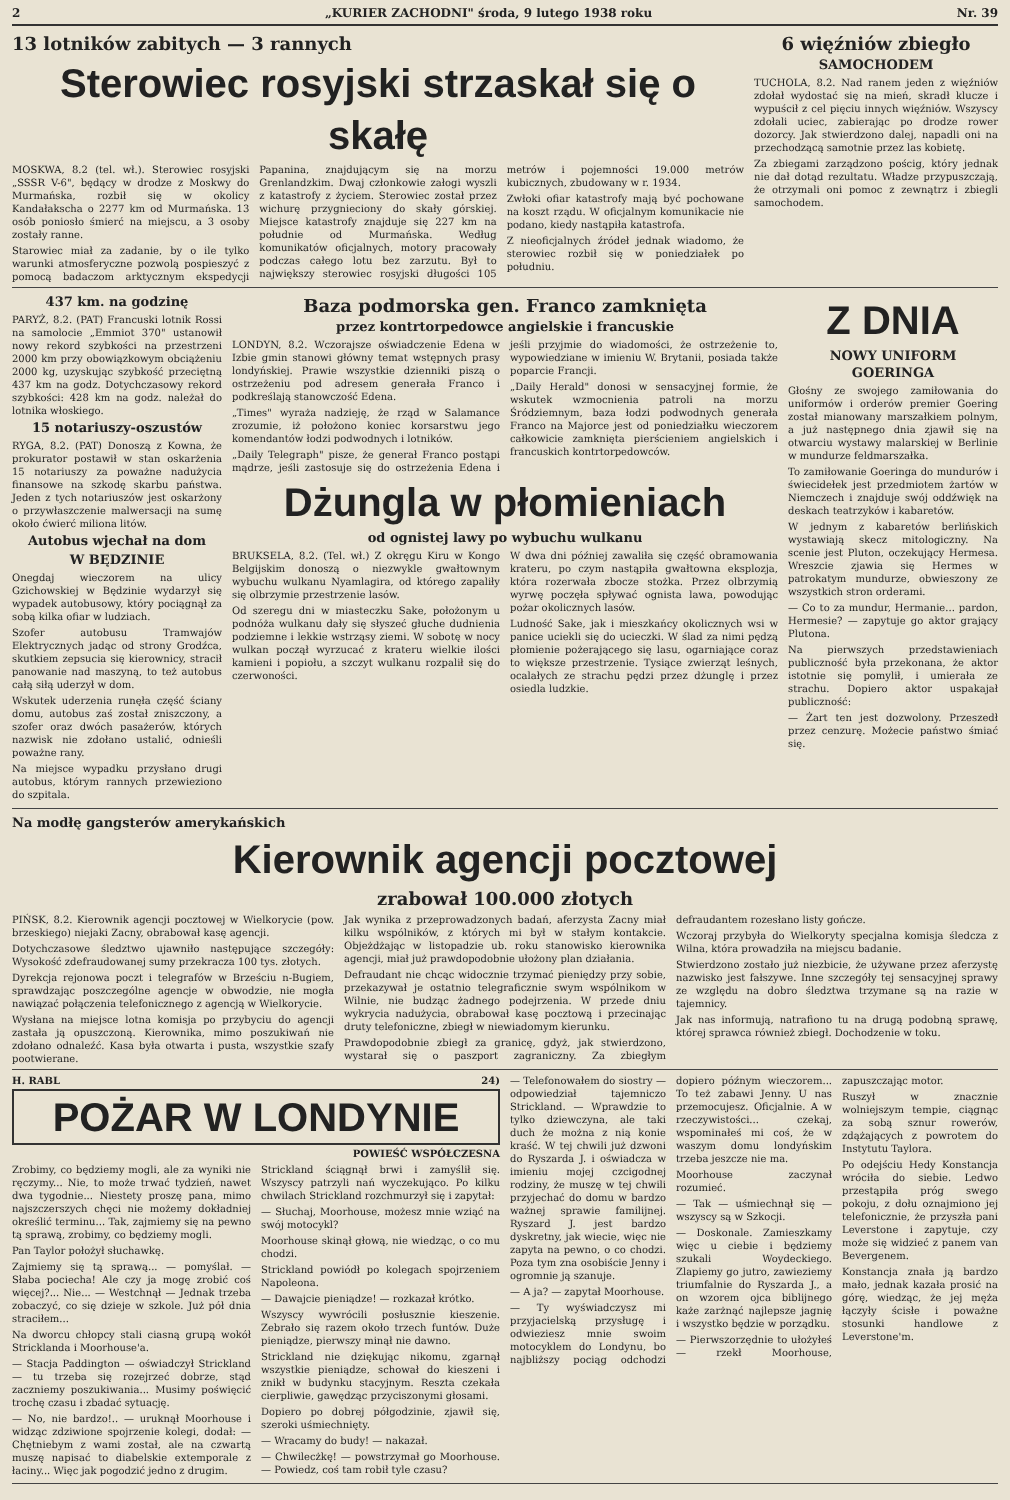2 „KURIER ZACHODNI" środa, 9 lutego 1938 roku Nr. 39
13 lotników zabitych — 3 rannych
Sterowiec rosyjski strzaskał się o skałę
MOSKWA, 8.2 (tel. wł.). Sterowiec rosyjski „SSSR V-6", będący w drodze z Moskwy do Murmańska, rozbił się w okolicy Kandałakscha o 2277 km od Murmańska. 13 osób poniosło śmierć na miejscu, a 3 osoby zostały ranne.
Starowiec miał za zadanie, by o ile tylko warunki atmosferyczne pozwolą pospieszyć z pomocą badaczom arktycznym ekspedycji Papanina, znajdującym się na morzu Grenlandzkim. Dwaj członkowie załogi wyszli z katastrofy z życiem. Sterowiec został przez wichurę przygnieciony do skały górskiej. Miejsce katastrofy znajduje się 227 km na południe od Murmańska. Według komunikatów oficjalnych, motory pracowały podczas całego lotu bez zarzutu. Był to największy sterowiec rosyjski długości 105 metrów i pojemności 19.000 metrów kubicznych, zbudowany w r. 1934.
Zwłoki ofiar katastrofy mają być pochowane na koszt rządu. W oficjalnym komunikacie nie podano, kiedy nastąpiła katastrofa.
Z nieoficjalnych źródeł jednak wiadomo, że sterowiec rozbił się w poniedziałek po południu.
6 więźniów zbiegło
SAMOCHODEM
TUCHOLA, 8.2. Nad ranem jeden z więźniów zdołał wydostać się na mień, skradł klucze i wypuścił z cel pięciu innych więźniów. Wszyscy zdołali uciec, zabierając po drodze rower dozorcy. Jak stwierdzono dalej, napadli oni na przechodzącą samotnie przez las kobietę.
Za zbiegami zarządzono pościg, który jednak nie dał dotąd rezultatu. Władze przypuszczają, że otrzymali oni pomoc z zewnątrz i zbiegli samochodem.
437 km. na godzinę
PARYŻ, 8.2. (PAT) Francuski lotnik Rossi na samolocie „Emmiot 370" ustanowił nowy rekord szybkości na przestrzeni 2000 km przy obowiązkowym obciążeniu 2000 kg, uzyskując szybkość przeciętną 437 km na godz. Dotychczasowy rekord szybkości: 428 km na godz. należał do lotnika włoskiego.
15 notariuszy-oszustów
RYGA, 8.2. (PAT) Donoszą z Kowna, że prokurator postawił w stan oskarżenia 15 notariuszy za poważne nadużycia finansowe na szkodę skarbu państwa. Jeden z tych notariuszów jest oskarżony o przywłaszczenie malwersacji na sumę około ćwierć miliona litów.
Autobus wjechał na dom
W BĘDZINIE
Onegdaj wieczorem na ulicy Gzichowskiej w Będzinie wydarzył się wypadek autobusowy, który pociągnął za sobą kilka ofiar w ludziach.
Szofer autobusu Tramwajów Elektrycznych jadąc od strony Grodźca, skutkiem zepsucia się kierownicy, stracił panowanie nad maszyną, to też autobus całą siłą uderzył w dom.
Wskutek uderzenia runęła część ściany domu, autobus zaś został zniszczony, a szofer oraz dwóch pasażerów, których nazwisk nie zdołano ustalić, odnieśli poważne rany.
Na miejsce wypadku przysłano drugi autobus, którym rannych przewieziono do szpitala.
Baza podmorska gen. Franco zamknięta
przez kontrtorpedowce angielskie i francuskie
LONDYN, 8.2. Wczorajsze oświadczenie Edena w Izbie gmin stanowi główny temat wstępnych prasy londyńskiej. Prawie wszystkie dzienniki piszą o ostrzeżeniu pod adresem generała Franco i podkreślają stanowczość Edena.
„Times" wyraża nadzieję, że rząd w Salamance zrozumie, iż położono koniec korsarstwu jego komendantów łodzi podwodnych i lotników.
„Daily Telegraph" pisze, że generał Franco postąpi mądrze, jeśli zastosuje się do ostrzeżenia Edena i jeśli przyjmie do wiadomości, że ostrzeżenie to, wypowiedziane w imieniu W. Brytanii, posiada także poparcie Francji.
„Daily Herald" donosi w sensacyjnej formie, że wskutek wzmocnienia patroli na morzu Śródziemnym, baza łodzi podwodnych generała Franco na Majorce jest od poniedziałku wieczorem całkowicie zamknięta pierścieniem angielskich i francuskich kontrtorpedowców.
Dżungla w płomieniach
od ognistej lawy po wybuchu wulkanu
BRUKSELA, 8.2. (Tel. wł.) Z okręgu Kiru w Kongo Belgijskim donoszą o niezwykle gwałtownym wybuchu wulkanu Nyamlagira, od którego zapaliły się olbrzymie przestrzenie lasów.
Od szeregu dni w miasteczku Sake, położonym u podnóża wulkanu dały się słyszeć głuche dudnienia podziemne i lekkie wstrząsy ziemi. W sobotę w nocy wulkan począł wyrzucać z krateru wielkie ilości kamieni i popiołu, a szczyt wulkanu rozpalił się do czerwoności.
W dwa dni później zawaliła się część obramowania krateru, po czym nastąpiła gwałtowna eksplozja, która rozerwała zbocze stożka. Przez olbrzymią wyrwę poczęła spływać ognista lawa, powodując pożar okolicznych lasów.
Ludność Sake, jak i mieszkańcy okolicznych wsi w panice uciekli się do ucieczki. W ślad za nimi pędzą płomienie pożerającego się lasu, ogarniające coraz to większe przestrzenie. Tysiące zwierząt leśnych, ocalałych ze strachu pędzi przez dżunglę i przez osiedla ludzkie.
Z DNIA
NOWY UNIFORM GOERINGA
Głośny ze swojego zamiłowania do uniformów i orderów premier Goering został mianowany marszałkiem polnym, a już następnego dnia zjawił się na otwarciu wystawy malarskiej w Berlinie w mundurze feldmarszałka.
To zamiłowanie Goeringa do mundurów i świecidełek jest przedmiotem żartów w Niemczech i znajduje swój oddźwięk na deskach teatrzyków i kabaretów.
W jednym z kabaretów berlińskich wystawiają skecz mitologiczny. Na scenie jest Pluton, oczekujący Hermesa. Wreszcie zjawia się Hermes w patrokatym mundurze, obwieszony ze wszystkich stron orderami.
— Co to za mundur, Hermanie... pardon, Hermesie? — zapytuje go aktor grający Plutona.
Na pierwszych przedstawieniach publiczność była przekonana, że aktor istotnie się pomylił, i umierała ze strachu. Dopiero aktor uspakajał publiczność:
— Żart ten jest dozwolony. Przeszedł przez cenzurę. Możecie państwo śmiać się.
Na modłę gangsterów amerykańskich
Kierownik agencji pocztowej
zrabował 100.000 złotych
PIŃSK, 8.2. Kierownik agencji pocztowej w Wielkorycie (pow. brzeskiego) niejaki Zacny, obrabował kasę agencji.
Dotychczasowe śledztwo ujawniło następujące szczegóły: Wysokość zdefraudowanej sumy przekracza 100 tys. złotych.
Dyrekcja rejonowa poczt i telegrafów w Brześciu n-Bugiem, sprawdzając poszczególne agencje w obwodzie, nie mogła nawiązać połączenia telefonicznego z agencją w Wielkorycie.
Wysłana na miejsce lotna komisja po przybyciu do agencji zastała ją opuszczoną. Kierownika, mimo poszukiwań nie zdołano odnaleźć. Kasa była otwarta i pusta, wszystkie szafy pootwierane.
Jak wynika z przeprowadzonych badań, aferzysta Zacny miał kilku wspólników, z których mi był w stałym kontakcie. Objeżdżając w listopadzie ub. roku stanowisko kierownika agencji, miał już prawdopodobnie ułożony plan działania.
Defraudant nie chcąc widocznie trzymać pieniędzy przy sobie, przekazywał je ostatnio telegraficznie swym wspólnikom w Wilnie, nie budząc żadnego podejrzenia. W przede dniu wykrycia nadużycia, obrabował kasę pocztową i przecinając druty telefoniczne, zbiegł w niewiadomym kierunku.
Prawdopodobnie zbiegł za granicę, gdyż, jak stwierdzono, wystarał się o paszport zagraniczny. Za zbiegłym defraudantem rozesłano listy gończe.
Wczoraj przybyła do Wielkoryty specjalna komisja śledcza z Wilna, która prowadziła na miejscu badanie.
Stwierdzono zostało już niezbicie, że używane przez aferzystę nazwisko jest fałszywe. Inne szczegóły tej sensacyjnej sprawy ze względu na dobro śledztwa trzymane są na razie w tajemnicy.
Jak nas informują, natrafiono tu na drugą podobną sprawę, której sprawca również zbiegł. Dochodzenie w toku.
H. RABL 24)
POŻAR W LONDYNIE
POWIEŚĆ WSPÓŁCZESNA
Zrobimy, co będziemy mogli, ale za wyniki nie ręczymy... Nie, to może trwać tydzień, nawet dwa tygodnie... Niestety proszę pana, mimo najszczerszych chęci nie możemy dokładniej określić terminu... Tak, zajmiemy się na pewno tą sprawą, zrobimy, co będziemy mogli.
Pan Taylor położył słuchawkę.
Zajmiemy się tą sprawą... — pomyślał. — Słaba pociecha! Ale czy ja mogę zrobić coś więcej?... Nie... — Westchnął — Jednak trzeba zobaczyć, co się dzieje w szkole. Już pół dnia straciłem...
Na dworcu chłopcy stali ciasną grupą wokół Stricklanda i Moorhouse'a.
— Stacja Paddington — oświadczył Strickland — tu trzeba się rozejrzeć dobrze, stąd zaczniemy poszukiwania... Musimy poświęcić trochę czasu i zbadać sytuację.
— No, nie bardzo!.. — uruknął Moorhouse i widząc zdziwione spojrzenie kolegi, dodał: — Chętniebym z wami został, ale na czwartą muszę napisać to diabelskie extemporale z łaciny... Więc jak pogodzić jedno z drugim.
Strickland ściągnął brwi i zamyślił się. Wszyscy patrzyli nań wyczekująco. Po kilku chwilach Strickland rozchmurzył się i zapytał:
— Słuchaj, Moorhouse, możesz mnie wziąć na swój motocykl?
Moorhouse skinął głową, nie wiedząc, o co mu chodzi.
Strickland powiódł po kolegach spojrzeniem Napoleona.
— Dawajcie pieniądze! — rozkazał krótko.
Wszyscy wywrócili posłusznie kieszenie. Zebrało się razem około trzech funtów. Duże pieniądze, pierwszy minął nie dawno.
Strickland nie dziękując nikomu, zgarnął wszystkie pieniądze, schował do kieszeni i znikł w budynku stacyjnym. Reszta czekała cierpliwie, gawędząc przyciszonymi głosami.
Dopiero po dobrej półgodzinie, zjawił się, szeroki uśmiechnięty.
— Wracamy do budy! — nakazał.
— Chwilecżkę! — powstrzymał go Moorhouse. — Powiedz, coś tam robił tyle czasu?
— Telefonowałem do siostry — odpowiedział tajemniczo Strickland. — Wprawdzie to tylko dziewczyna, ale taki duch że można z nią konie kraść. W tej chwili już dzwoni do Ryszarda J. i oświadcza w imieniu mojej czcigodnej rodziny, że muszę w tej chwili przyjechać do domu w bardzo ważnej sprawie familijnej. Ryszard J. jest bardzo dyskretny, jak wiecie, więc nie zapyta na pewno, o co chodzi. Poza tym zna osobiście Jenny i ogromnie ją szanuje.
— A ja? — zapytał Moorhouse.
— Ty wyświadczysz mi przyjacielską przysługę i odwieziesz mnie swoim motocyklem do Londynu, bo najbliższy pociąg odchodzi dopiero późnym wieczorem... To też zabawi Jenny. U nas przemocujesz. Oficjalnie. A w rzeczywistości... czekaj, wspominałeś mi coś, że w waszym domu londyńskim trzeba jeszcze nie ma.
Moorhouse zaczynał rozumieć.
— Tak — uśmiechnął się — wszyscy są w Szkocji.
— Doskonale. Zamieszkamy więc u ciebie i będziemy szukali Woydeckiego. Zlapiemy go jutro, zawieziemy triumfalnie do Ryszarda J., a on wzorem ojca biblijnego każe zarżnąć najlepsze jagnię i wszystko będzie w porządku.
— Pierwszorzędnie to ułożyłeś — rzekł Moorhouse, zapuszczając motor.
Ruszył w znacznie wolniejszym tempie, ciągnąc za sobą sznur rowerów, zdążających z powrotem do Instytutu Taylora.
Po odejściu Hedy Konstancja wróciła do siebie. Ledwo przestąpiła próg swego pokoju, z dołu oznajmiono jej telefonicznie, że przyszła pani Leverstone i zapytuje, czy może się widzieć z panem van Bevergenem.
Konstancja znała ją bardzo mało, jednak kazała prosić na górę, wiedząc, że jej męża łączyły ścisłe i poważne stosunki handlowe z Leverstone'm.